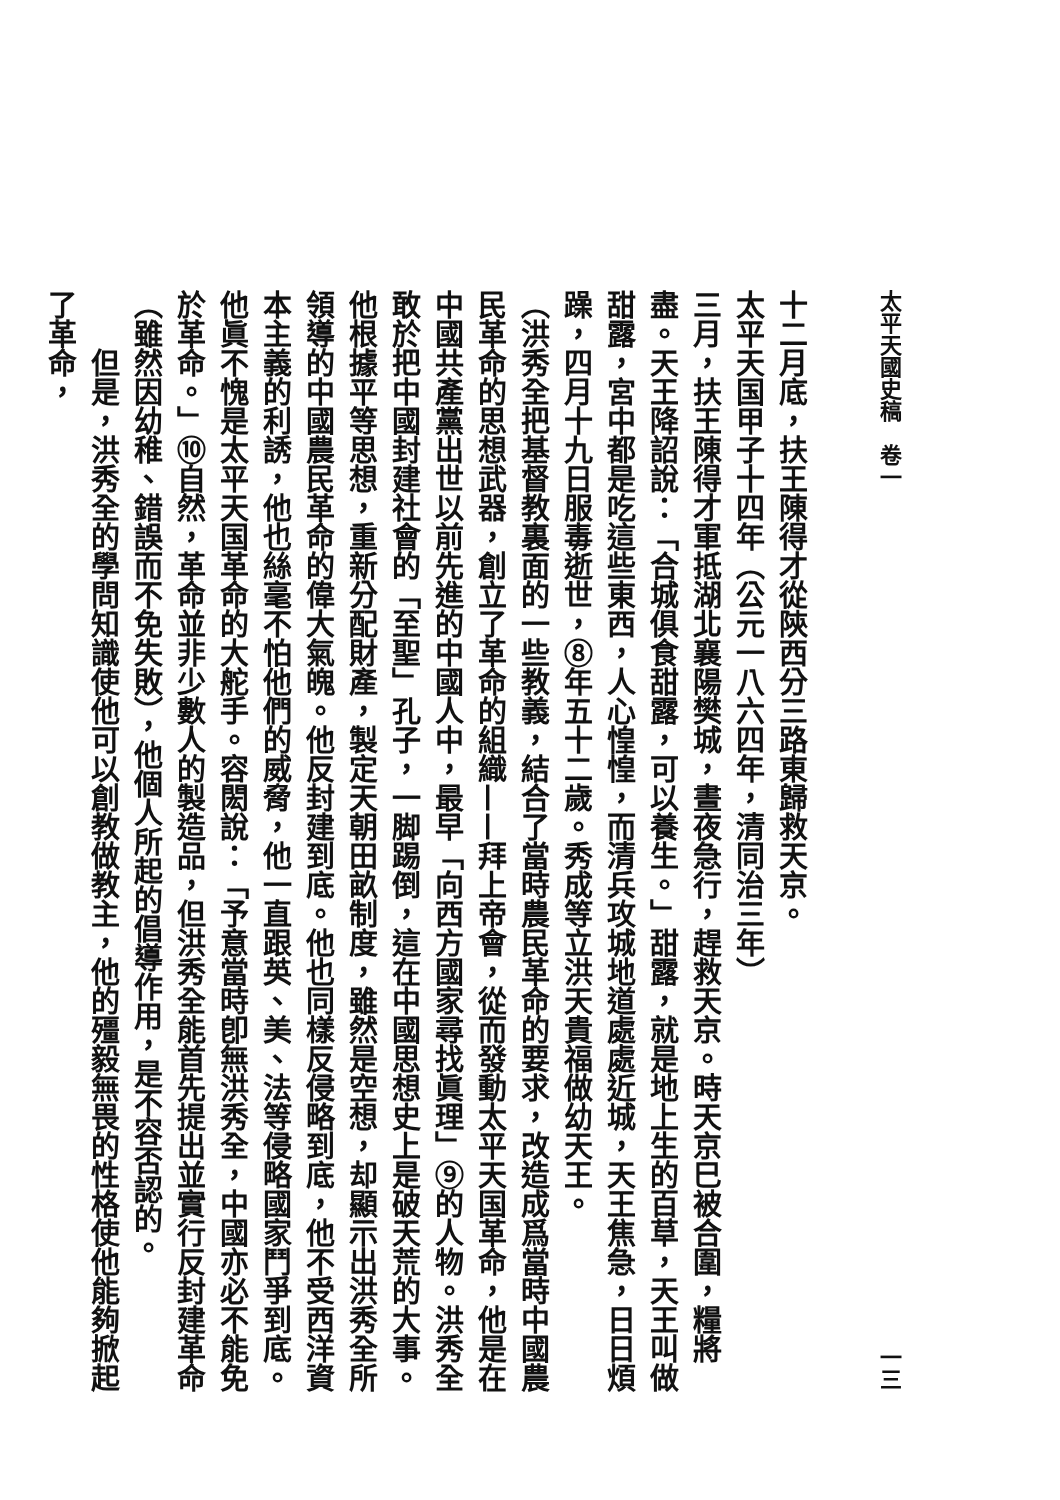太平天國史稿　卷一 一三
十二月底，扶王陳得才從陝西分三路東歸救天京。
太平天国甲子十四年（公元一八六四年，清同治三年）
三月，扶王陳得才軍抵湖北襄陽樊城，晝夜急行，趕救天京。時天京巳被合圍，糧將盡。天王降詔說：「合城俱食甜露，可以養生。」甜露，就是地上生的百草，天王叫做甜露，宮中都是吃這些東西，人心惶惶，而清兵攻城地道處處近城，天王焦急，日日煩躁，四月十九日服毒逝世，⑧年五十二歲。秀成等立洪天貴福做幼天王。
（洪秀全把基督教裏面的一些教義，結合了當時農民革命的要求，改造成爲當時中國農民革命的思想武器，創立了革命的組織——拜上帝會，從而發動太平天国革命，他是在中國共產黨出世以前先進的中國人中，最早「向西方國家尋找眞理」⑨的人物。洪秀全敢於把中國封建社會的「至聖」孔子，一脚踢倒，這在中國思想史上是破天荒的大事。他根據平等思想，重新分配財產，製定天朝田畝制度，雖然是空想，却顯示出洪秀全所領導的中國農民革命的偉大氣魄。他反封建到底。他也同樣反侵略到底，他不受西洋資本主義的利誘，他也絲毫不怕他們的威脅，他一直跟英、美、法等侵略國家鬥爭到底。他眞不愧是太平天国革命的大舵手。容閎說：「予意當時卽無洪秀全，中國亦必不能免於革命。」⑩自然，革命並非少數人的製造品，但洪秀全能首先提出並實行反封建革命（雖然因幼稚、錯誤而不免失敗），他個人所起的倡導作用，是不容否認的。
但是，洪秀全的學問知識使他可以創教做教主，他的殭毅無畏的性格使他能夠掀起了革命，